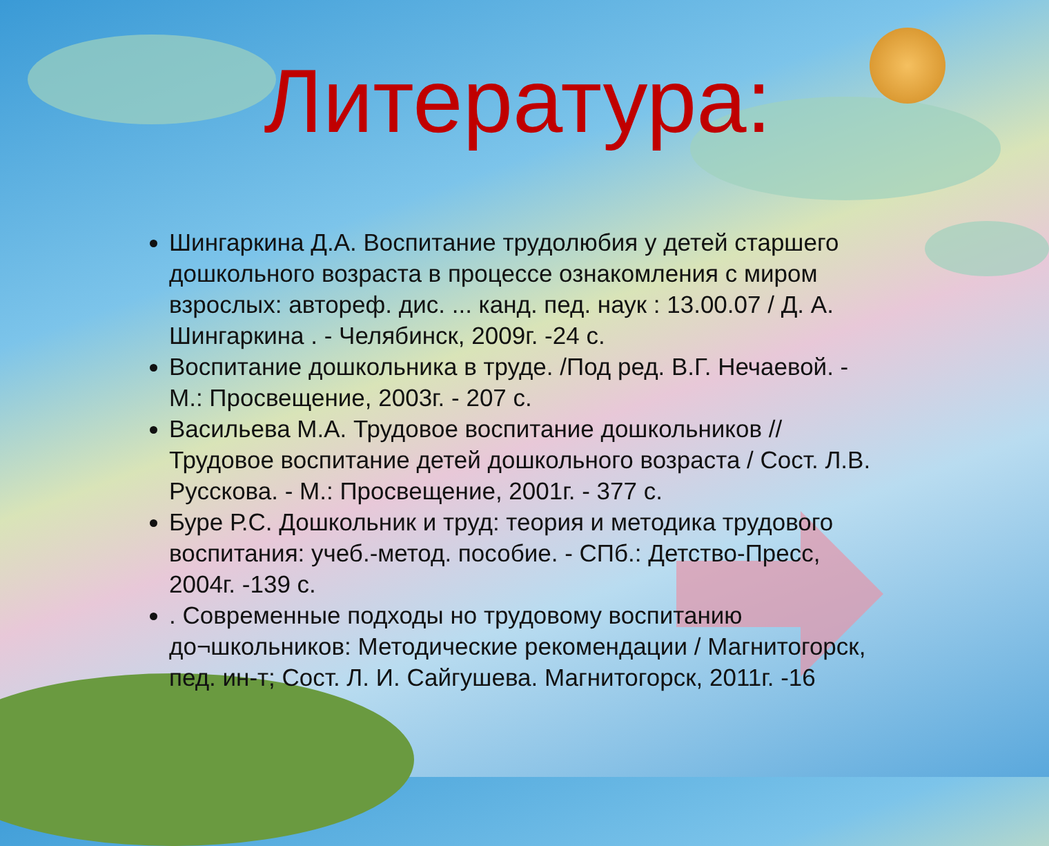Литература:
Шингаркина Д.А. Воспитание трудолюбия у детей старшего дошкольного возраста в процессе ознакомления с миром взрослых: автореф. дис. ... канд. пед. наук : 13.00.07 / Д. А. Шингаркина . - Челябинск, 2009г. -24 с.
Воспитание дошкольника в труде. /Под ред. В.Г. Нечаевой. - М.: Просвещение, 2003г. - 207 с.
Васильева М.А. Трудовое воспитание дошкольников // Трудовое воспитание детей дошкольного возраста / Сост. Л.В. Русскова. - М.: Просвещение, 2001г. - 377 с.
Буре Р.С. Дошкольник и труд: теория и методика трудового воспитания: учеб.-метод. пособие. - СПб.: Детство-Пресс, 2004г. -139 с.
. Современные подходы но трудовому воспитанию до¬школьников: Методические рекомендации / Магнитогорск, пед. ин-т; Сост. Л. И. Сайгушева. Магнитогорск, 2011г. -16